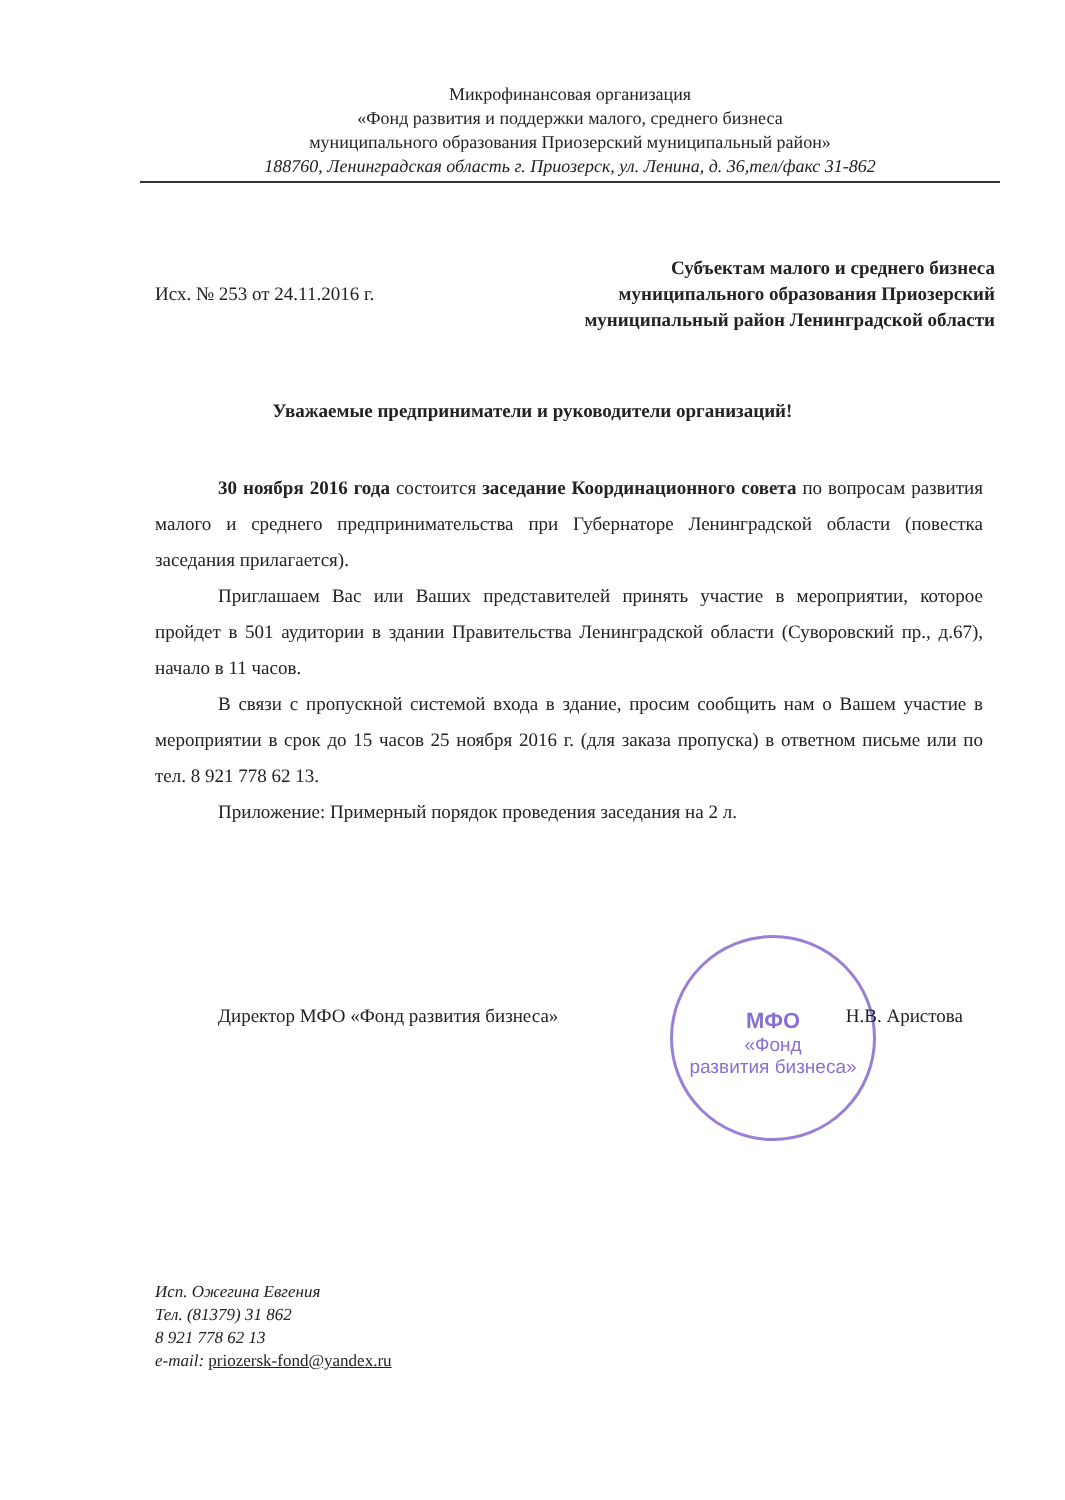Микрофинансовая организация
«Фонд развития и поддержки малого, среднего бизнеса
муниципального образования Приозерский муниципальный район»
188760, Ленинградская область г. Приозерск, ул. Ленина, д. 36,тел/факс 31-862
Исх. № 253 от 24.11.2016 г.
Субъектам малого и среднего бизнеса
муниципального образования Приозерский
муниципальный район Ленинградской области
Уважаемые предприниматели и руководители организаций!
30 ноября 2016 года состоится заседание Координационного совета по вопросам развития малого и среднего предпринимательства при Губернаторе Ленинградской области (повестка заседания прилагается).
Приглашаем Вас или Ваших представителей принять участие в мероприятии, которое пройдет в 501 аудитории в здании Правительства Ленинградской области (Суворовский пр., д.67), начало в 11 часов.
В связи с пропускной системой входа в здание, просим сообщить нам о Вашем участие в мероприятии в срок до 15 часов 25 ноября 2016 г. (для заказа пропуска) в ответном письме или по тел. 8 921 778 62 13.
Приложение: Примерный порядок проведения заседания на 2 л.
МФО
«Фонд
развития бизнеса»
Директор МФО «Фонд развития бизнеса» Н.В. Аристова
Исп. Ожегина Евгения
Тел. (81379) 31 862
8 921 778 62 13
e-mail: priozersk-fond@yandex.ru